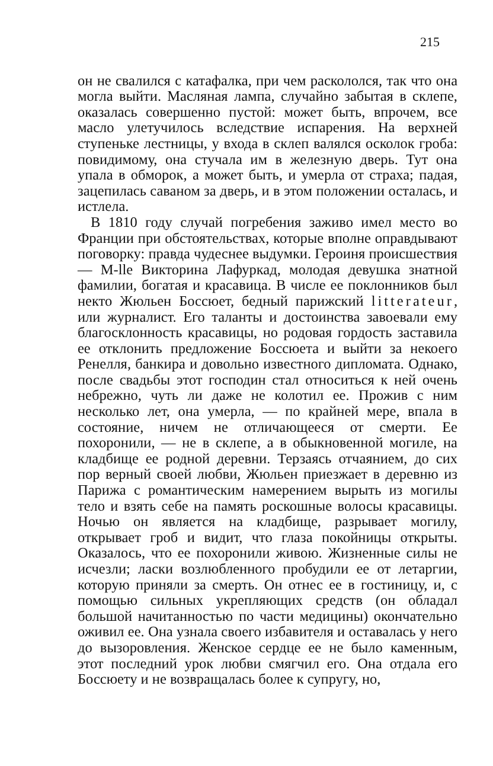215
он не свалился с катафалка, при чем раскололся, так что она могла выйти. Масляная лампа, случайно забытая в склепе, оказалась совершенно пустой: может быть, впрочем, все масло улетучилось вследствие испарения. На верхней ступеньке лестницы, у входа в склеп валялся осколок гроба: повидимому, она стучала им в железную дверь. Тут она упала в обморок, а может быть, и умерла от страха; падая, зацепилась саваном за дверь, и в этом положении осталась, и истлела.
В 1810 году случай погребения заживо имел место во Франции при обстоятельствах, которые вполне оправдывают поговорку: правда чудеснее выдумки. Героиня происшествия — M-lle Викторина Лафуркад, молодая девушка знатной фамилии, богатая и красавица. В числе ее поклонников был некто Жюльен Боссюет, бедный парижский litterateur, или журналист. Его таланты и достоинства завоевали ему благосклонность красавицы, но родовая гордость заставила ее отклонить предложение Боссюета и выйти за некоего Ренелля, банкира и довольно известного дипломата. Однако, после свадьбы этот господин стал относиться к ней очень небрежно, чуть ли даже не колотил ее. Прожив с ним несколько лет, она умерла, — по крайней мере, впала в состояние, ничем не отличающееся от смерти. Ее похоронили, — не в склепе, а в обыкновенной могиле, на кладбище ее родной деревни. Терзаясь отчаянием, до сих пор верный своей любви, Жюльен приезжает в деревню из Парижа с романтическим намерением вырыть из могилы тело и взять себе на память роскошные волосы красавицы. Ночью он является на кладбище, разрывает могилу, открывает гроб и видит, что глаза покойницы открыты. Оказалось, что ее похоронили живою. Жизненные силы не исчезли; ласки возлюбленного пробудили ее от летаргии, которую приняли за смерть. Он отнес ее в гостиницу, и, с помощью сильных укрепляющих средств (он обладал большой начитанностью по части медицины) окончательно оживил ее. Она узнала своего избавителя и оставалась у него до вызоровления. Женское сердце ее не было каменным, этот последний урок любви смягчил его. Она отдала его Боссюету и не возвращалась более к супругу, но,